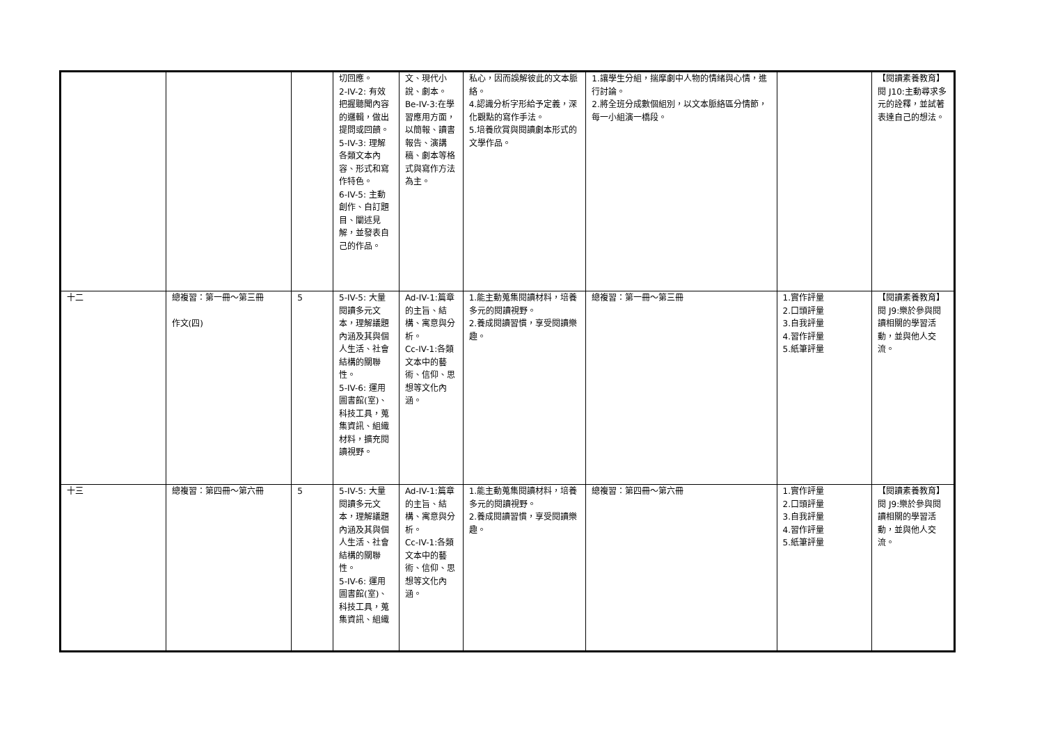| | | | 切回應。 2-IV-2: 有效把握聽聞內容的邏輯，做出提問或回饋。 5-IV-3: 理解各類文本內容、形式和寫作特色。 6-IV-5: 主動創作、自訂題目、闡述見解，並發表自己的作品。 | 文、現代小說、劇本。 Be-IV-3:在學習應用方面，以簡報、讀書報告、演講稿、劇本等格式與寫作方法為主。 | 私心，因而誤解彼此的文本脈絡。 4.認識分析字形給予定義，深化觀點的寫作手法。 5.培養欣賞與閱讀劇本形式的文學作品。 | 1.讓學生分組，揣摩劇中人物的情緒與心情，進行討論。 2.將全班分成數個組別，以文本脈絡區分情節，每一小組演一橋段。 | | 【閱讀素養教育】 閱 J10:主動尋求多元的詮釋，並試著表達自己的想法。 |
| 十二 | 總複習：第一冊～第三冊 作文(四) | 5 | 5-IV-5: 大量閱讀多元文本，理解議題內涵及其與個人生活、社會結構的關聯性。 5-IV-6: 運用圖書館(室)、科技工具，蒐集資訊、組織材料，擴充閱讀視野。 | Ad-IV-1:篇章的主旨、結構、寓意與分析。 Cc-IV-1:各類文本中的藝術、信仰、思想等文化內涵。 | 1.能主動蒐集閱讀材料，培養多元的閱讀視野。 2.養成閱讀習慣，享受閱讀樂趣。 | 總複習：第一冊～第三冊 | 1.實作評量 2.口頭評量 3.自我評量 4.習作評量 5.紙筆評量 | 【閱讀素養教育】 閱 J9:樂於參與閱讀相關的學習活動，並與他人交流。 |
| 十三 | 總複習：第四冊～第六冊 | 5 | 5-IV-5: 大量閱讀多元文本，理解議題內涵及其與個人生活、社會結構的關聯性。 5-IV-6: 運用圖書館(室)、科技工具，蒐集資訊、組織 | Ad-IV-1:篇章的主旨、結構、寓意與分析。 Cc-IV-1:各類文本中的藝術、信仰、思想等文化內涵。 | 1.能主動蒐集閱讀材料，培養多元的閱讀視野。 2.養成閱讀習慣，享受閱讀樂趣。 | 總複習：第四冊～第六冊 | 1.實作評量 2.口頭評量 3.自我評量 4.習作評量 5.紙筆評量 | 【閱讀素養教育】 閱 J9:樂於參與閱讀相關的學習活動，並與他人交流。 |